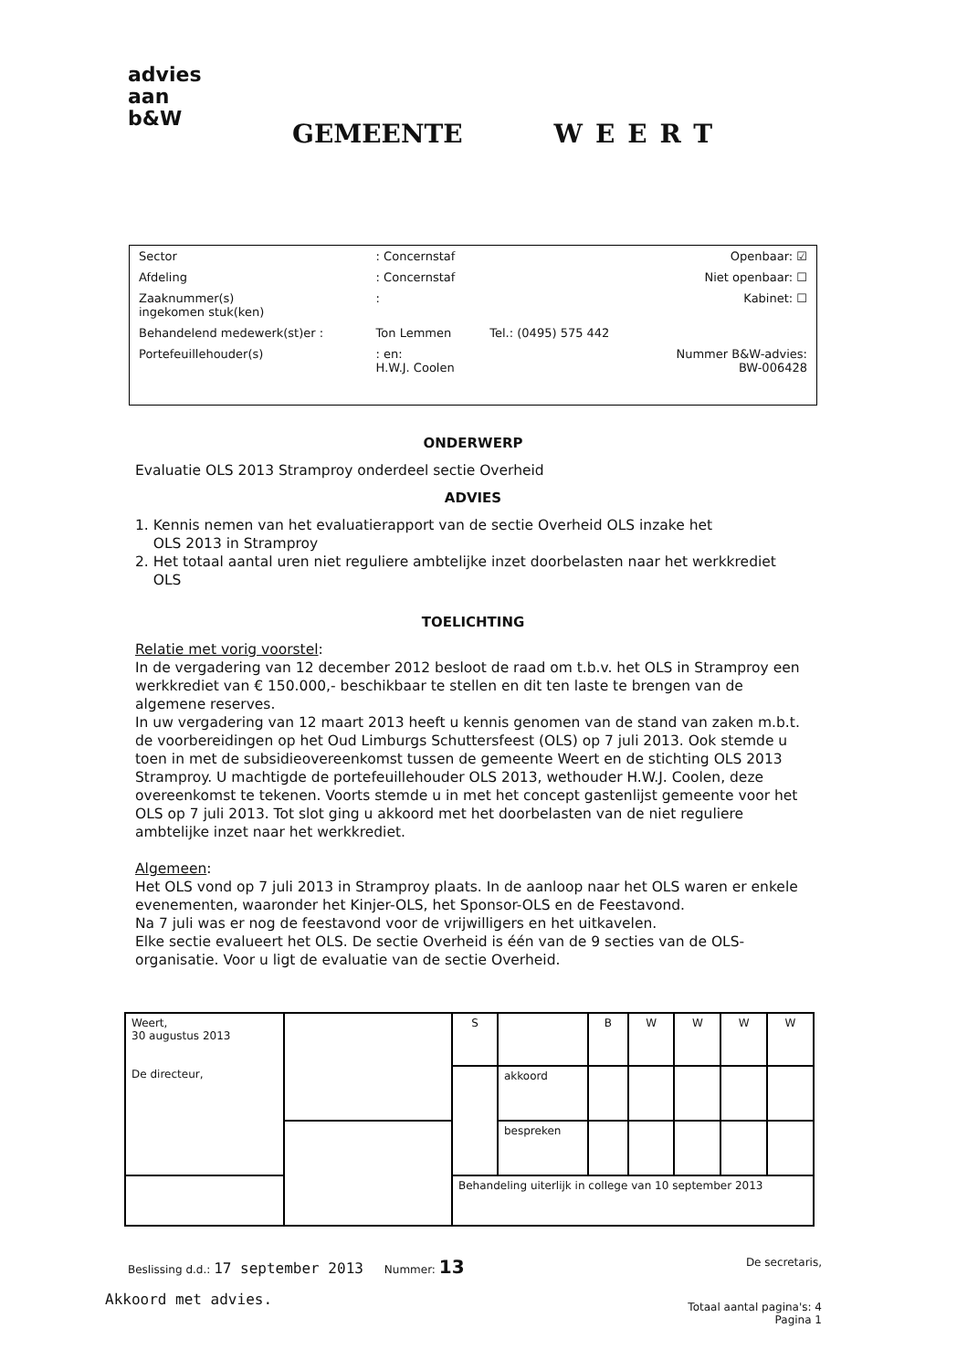advies aan b&W
GEMEENTE WEERT
| Sector | : Concernstaf | | Openbaar: ☑ |
| Afdeling | : Concernstaf | | Niet openbaar: ☐ |
| Zaaknummer(s) ingekomen stuk(ken) | : | | Kabinet: ☐ |
| Behandelend medewerk(st)er : | Ton Lemmen | Tel.: (0495) 575 442 | |
| Portefeuillehouder(s) | : en: H.W.J. Coolen | | Nummer B&W-advies: BW-006428 |
ONDERWERP
Evaluatie OLS 2013 Stramproy onderdeel sectie Overheid
ADVIES
1. Kennis nemen van het evaluatierapport van de sectie Overheid OLS inzake het
OLS 2013 in Stramproy
2. Het totaal aantal uren niet reguliere ambtelijke inzet doorbelasten naar het werkkrediet
OLS
TOELICHTING
Relatie met vorig voorstel:
In de vergadering van 12 december 2012 besloot de raad om t.b.v. het OLS in Stramproy een werkkrediet van € 150.000,- beschikbaar te stellen en dit ten laste te brengen van de algemene reserves.
In uw vergadering van 12 maart 2013 heeft u kennis genomen van de stand van zaken m.b.t. de voorbereidingen op het Oud Limburgs Schuttersfeest (OLS) op 7 juli 2013. Ook stemde u toen in met de subsidieovereenkomst tussen de gemeente Weert en de stichting OLS 2013 Stramproy. U machtigde de portefeuillehouder OLS 2013, wethouder H.W.J. Coolen, deze overeenkomst te tekenen. Voorts stemde u in met het concept gastenlijst gemeente voor het OLS op 7 juli 2013. Tot slot ging u akkoord met het doorbelasten van de niet reguliere ambtelijke inzet naar het werkkrediet.
Algemeen:
Het OLS vond op 7 juli 2013 in Stramproy plaats. In de aanloop naar het OLS waren er enkele evenementen, waaronder het Kinjer-OLS, het Sponsor-OLS en de Feestavond.
Na 7 juli was er nog de feestavond voor de vrijwilligers en het uitkavelen.
Elke sectie evalueert het OLS. De sectie Overheid is één van de 9 secties van de OLS-organisatie. Voor u ligt de evaluatie van de sectie Overheid.
| Weert, 30 augustus 2013 De directeur, | | S | | B | W | W | W | W |
| | | | akkoord | | | | | |
| | | | bespreken | | | | | |
| | | Behandeling uiterlijk in college van 10 september 2013 | | | | | | |
Beslissing d.d.: 17 september 2013 Nummer: 13 De secretaris,
Akkoord met advies.
Totaal aantal pagina's: 4
Pagina 1